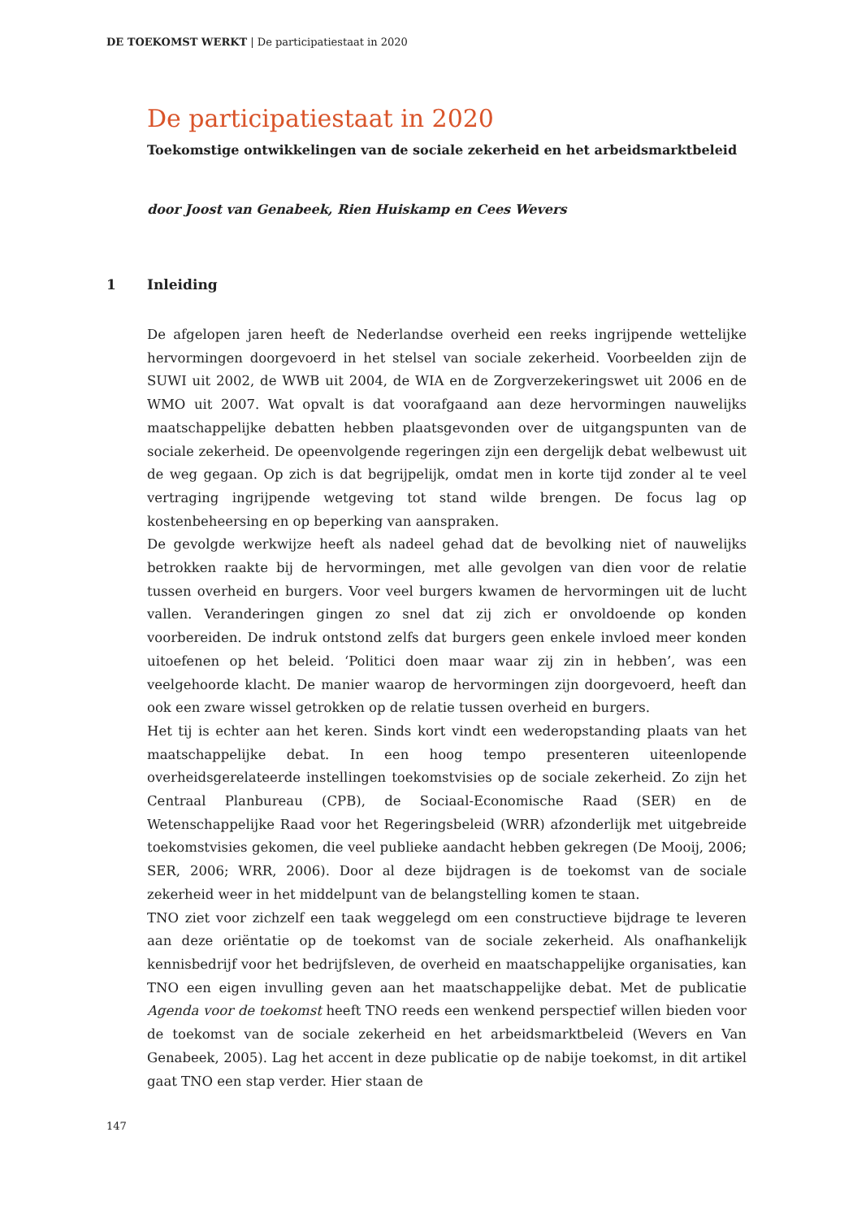DE TOEKOMST WERKT | De participatiestaat in 2020
De participatiestaat in 2020
Toekomstige ontwikkelingen van de sociale zekerheid en het arbeidsmarktbeleid
door Joost van Genabeek, Rien Huiskamp en Cees Wevers
1 Inleiding
De afgelopen jaren heeft de Nederlandse overheid een reeks ingrijpende wettelijke hervormingen doorgevoerd in het stelsel van sociale zekerheid. Voorbeelden zijn de SUWI uit 2002, de WWB uit 2004, de WIA en de Zorgverzekeringswet uit 2006 en de WMO uit 2007. Wat opvalt is dat voorafgaand aan deze hervormingen nauwelijks maatschappelijke debatten hebben plaatsgevonden over de uitgangspunten van de sociale zekerheid. De opeenvolgende regeringen zijn een dergelijk debat welbewust uit de weg gegaan. Op zich is dat begrijpelijk, omdat men in korte tijd zonder al te veel vertraging ingrijpende wetgeving tot stand wilde brengen. De focus lag op kostenbeheersing en op beperking van aanspraken.
De gevolgde werkwijze heeft als nadeel gehad dat de bevolking niet of nauwelijks betrokken raakte bij de hervormingen, met alle gevolgen van dien voor de relatie tussen overheid en burgers. Voor veel burgers kwamen de hervormingen uit de lucht vallen. Veranderingen gingen zo snel dat zij zich er onvoldoende op konden voorbereiden. De indruk ontstond zelfs dat burgers geen enkele invloed meer konden uitoefenen op het beleid. ‘Politici doen maar waar zij zin in hebben’, was een veelgehoorde klacht. De manier waarop de hervormingen zijn doorgevoerd, heeft dan ook een zware wissel getrokken op de relatie tussen overheid en burgers.
Het tij is echter aan het keren. Sinds kort vindt een wederopstanding plaats van het maatschappelijke debat. In een hoog tempo presenteren uiteenlopende overheidsgerelateerde instellingen toekomstvisies op de sociale zekerheid. Zo zijn het Centraal Planbureau (CPB), de Sociaal-Economische Raad (SER) en de Wetenschappelijke Raad voor het Regeringsbeleid (WRR) afzonderlijk met uitgebreide toekomstvisies gekomen, die veel publieke aandacht hebben gekregen (De Mooij, 2006; SER, 2006; WRR, 2006). Door al deze bijdragen is de toekomst van de sociale zekerheid weer in het middelpunt van de belangstelling komen te staan.
TNO ziet voor zichzelf een taak weggelegd om een constructieve bijdrage te leveren aan deze oriëntatie op de toekomst van de sociale zekerheid. Als onafhankelijk kennisbedrijf voor het bedrijfsleven, de overheid en maatschappelijke organisaties, kan TNO een eigen invulling geven aan het maatschappelijke debat. Met de publicatie Agenda voor de toekomst heeft TNO reeds een wenkend perspectief willen bieden voor de toekomst van de sociale zekerheid en het arbeidsmarktbeleid (Wevers en Van Genabeek, 2005). Lag het accent in deze publicatie op de nabije toekomst, in dit artikel gaat TNO een stap verder. Hier staan de
147